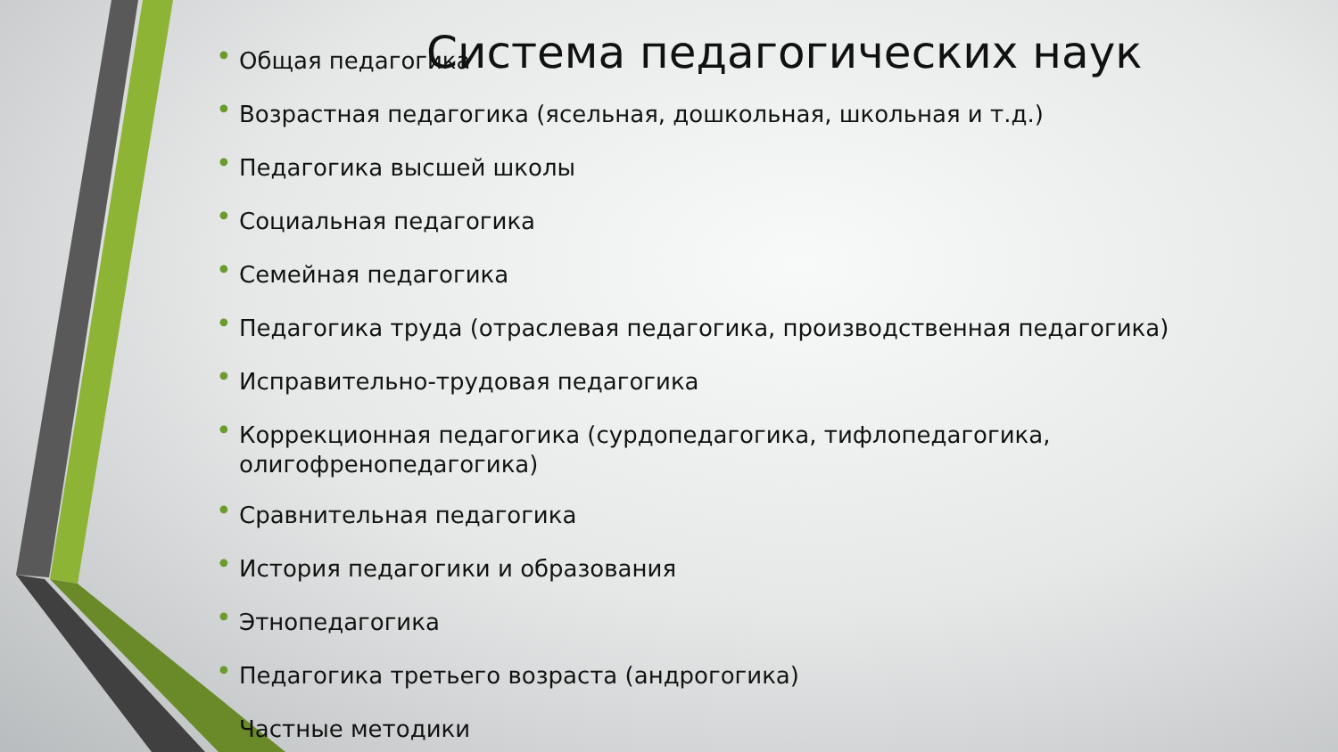• Общая педагогика
• Возрастная педагогика (ясельная, дошкольная, школьная и т.д.)
• Педагогика высшей школы
• Социальная педагогика
• Семейная педагогика
• Педагогика труда (отраслевая педагогика, производственная педагогика)
• Исправительно-трудовая педагогика
• Коррекционная педагогика (сурдопедагогика, тифлопедагогика, олигофренопедагогика)
• Сравнительная педагогика
• История педагогики и образования
• Этнопедагогика
• Педагогика третьего возраста (андрогогика)
Частные методики
Система педагогических наук